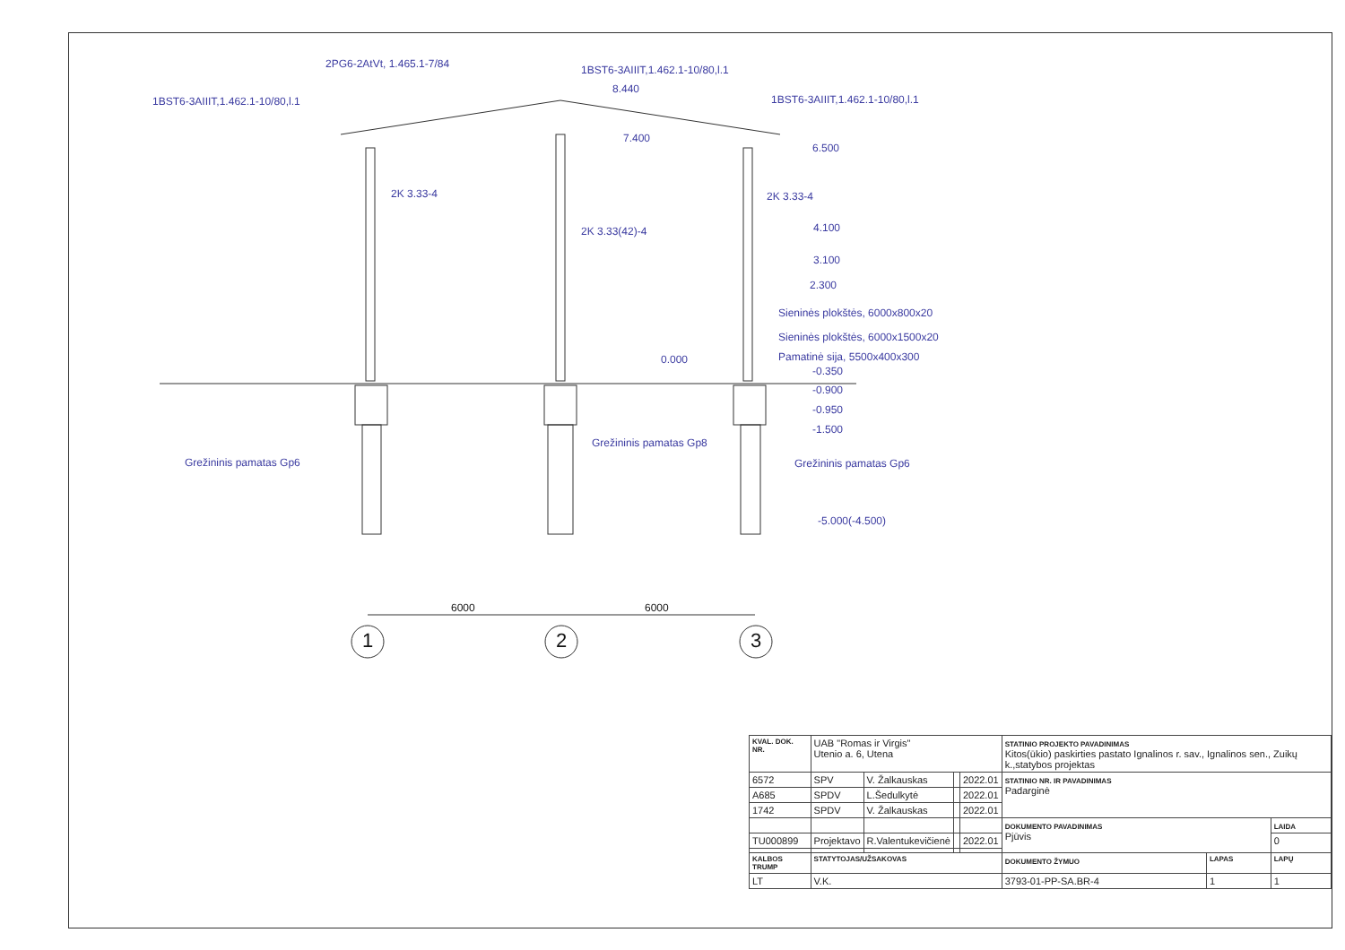2PG6-2AtVt, 1.465.1-7/84 1BST6-3AIIIT,1.462.1-10/80,l.1
8.440
1BST6-3AIIIT,1.462.1-10/80,l.1 1BST6-3AIIIT,1.462.1-10/80,l.1
7.400
6.500
2K 3.33-4 2K 3.33-4
2K 3.33(42)-4 4.100
3.100
2.300
Sieninės plokštės, 6000x800x20
Sieninės plokštės, 6000x1500x20
0.000 Pamatinė sija, 5500x400x300
-0.350
-0.900
-0.950
-1.500
Grežininis pamatas Gp8
Grežininis pamatas Gp6 Grežininis pamatas Gp6
-5.000(-4.500)
6000 6000
1 2 3
| KVAL. DOK. NR. | UAB "Romas ir Virgis" Utenio a. 6, Utena | | | | STATINIO PROJEKTO PAVADINIMAS Kitos(ūkio) paskirties pastato Ignalinos r. sav., Ignalinos sen., Zuikų k.,statybos projektas | | |
| 6572 | SPV | V. Žalkauskas | | 2022.01 | STATINIO NR. IR PAVADINIMAS Padarginė | | |
| A685 | SPDV | L.Šedulkytė | | 2022.01 | | | |
| 1742 | SPDV | V. Žalkauskas | | 2022.01 | | | |
| | | | | | DOKUMENTO PAVADINIMAS Pjūvis | | LAIDA |
| TU000899 | Projektavo | R.Valentukevičienė | | 2022.01 | | | 0 |
| KALBOS TRUMP | STATYTOJAS/UŽSAKOVAS | | | | DOKUMENTO ŽYMUO | LAPAS | LAPŲ |
| LT | V.K. | | | | 3793-01-PP-SA.BR-4 | 1 | 1 |